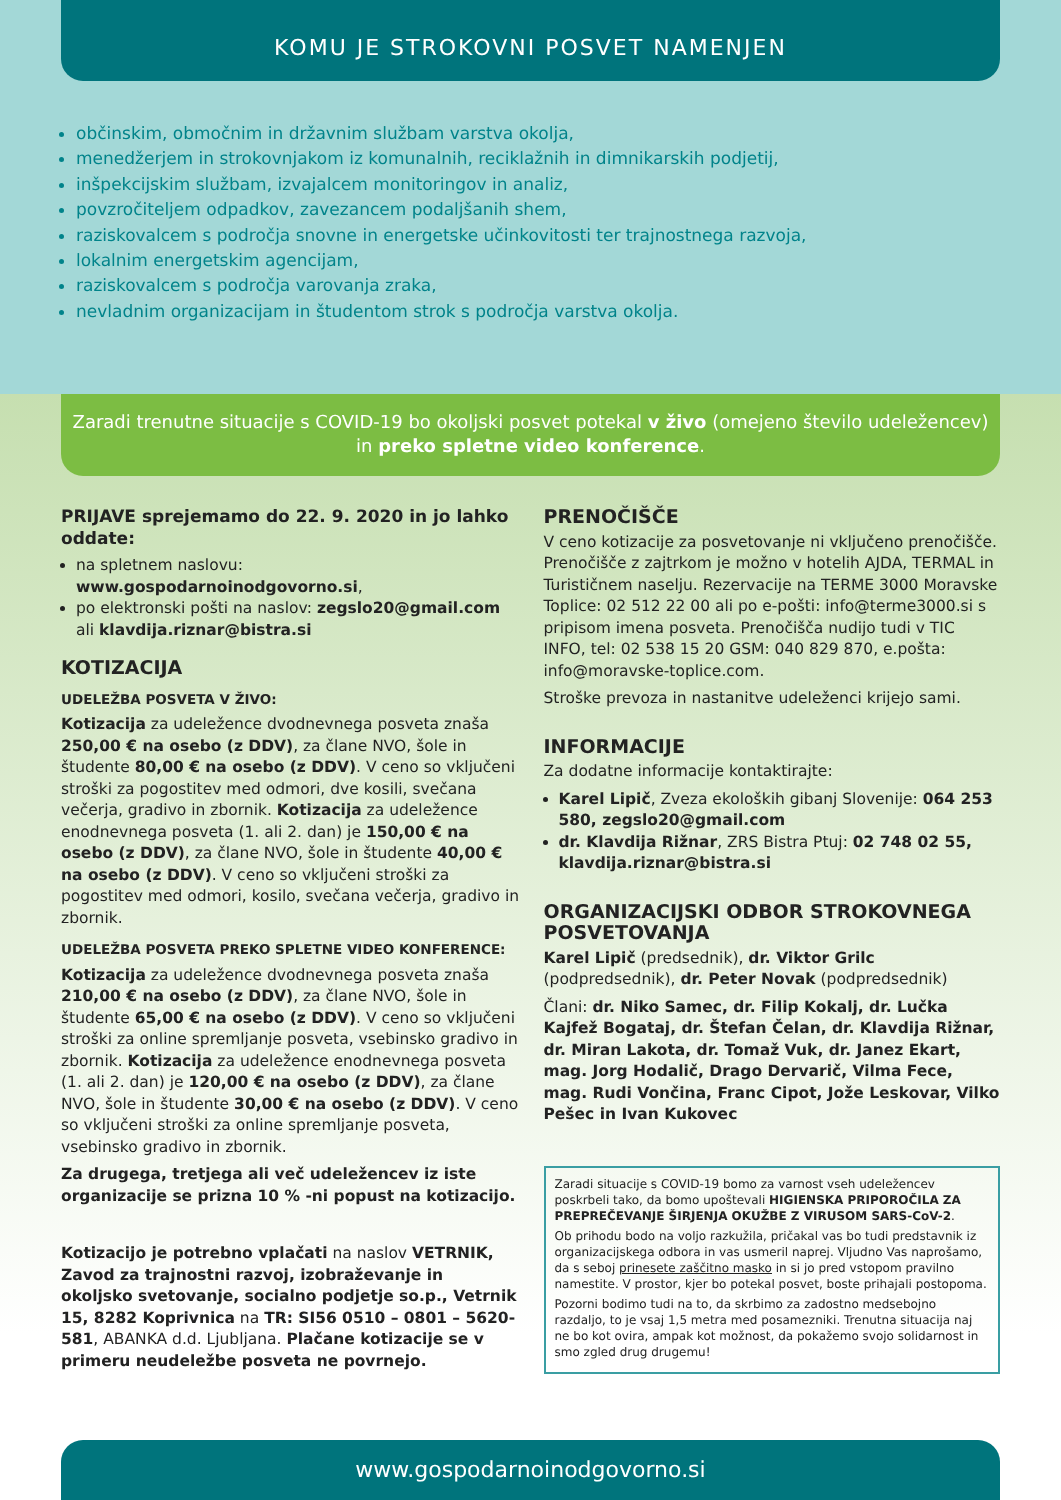KOMU JE STROKOVNI POSVET NAMENJEN
občinskim, območnim in državnim službam varstva okolja,
menedžerjem in strokovnjakom iz komunalnih, reciklažnih in dimnikarskih podjetij,
inšpekcijskim službam, izvajalcem monitoringov in analiz,
povzročiteljem odpadkov, zavezancem podaljšanih shem,
raziskovalcem s področja snovne in energetske učinkovitosti ter trajnostnega razvoja,
lokalnim energetskim agencijam,
raziskovalcem s področja varovanja zraka,
nevladnim organizacijam in študentom strok s področja varstva okolja.
Zaradi trenutne situacije s COVID-19 bo okoljski posvet potekal v živo (omejeno število udeležencev)
in preko spletne video konference.
PRIJAVE sprejemamo do 22. 9. 2020 in jo lahko oddate:
na spletnem naslovu: www.gospodarnoinodgovorno.si,
po elektronski pošti na naslov: zegslo20@gmail.com ali klavdija.riznar@bistra.si
KOTIZACIJA
UDELEŽBA POSVETA V ŽIVO:
Kotizacija za udeležence dvodnevnega posveta znaša 250,00 € na osebo (z DDV), za člane NVO, šole in študente 80,00 € na osebo (z DDV). V ceno so vključeni stroški za pogostitev med odmori, dve kosili, svečana večerja, gradivo in zbornik. Kotizacija za udeležence enodnevnega posveta (1. ali 2. dan) je 150,00 € na osebo (z DDV), za člane NVO, šole in študente 40,00 € na osebo (z DDV). V ceno so vključeni stroški za pogostitev med odmori, kosilo, svečana večerja, gradivo in zbornik.
UDELEŽBA POSVETA PREKO SPLETNE VIDEO KONFERENCE:
Kotizacija za udeležence dvodnevnega posveta znaša 210,00 € na osebo (z DDV), za člane NVO, šole in študente 65,00 € na osebo (z DDV). V ceno so vključeni stroški za online spremljanje posveta, vsebinsko gradivo in zbornik. Kotizacija za udeležence enodnevnega posveta (1. ali 2. dan) je 120,00 € na osebo (z DDV), za člane NVO, šole in študente 30,00 € na osebo (z DDV). V ceno so vključeni stroški za online spremljanje posveta, vsebinsko gradivo in zbornik.
Za drugega, tretjega ali več udeležencev iz iste organizacije se prizna 10 % -ni popust na kotizacijo.
Kotizacijo je potrebno vplačati na naslov VETRNIK, Zavod za trajnostni razvoj, izobraževanje in okoljsko svetovanje, socialno podjetje so.p., Vetrnik 15, 8282 Koprivnica na TR: SI56 0510 – 0801 – 5620-581, ABANKA d.d. Ljubljana. Plačane kotizacije se v primeru neudeležbe posveta ne povrnejo.
PRENOČIŠČE
V ceno kotizacije za posvetovanje ni vključeno prenočišče. Prenočišče z zajtrkom je možno v hotelih AJDA, TERMAL in Turističnem naselju. Rezervacije na TERME 3000 Moravske Toplice: 02 512 22 00 ali po e-pošti: info@terme3000.si s pripisom imena posveta. Prenočišča nudijo tudi v TIC INFO, tel: 02 538 15 20 GSM: 040 829 870, e.pošta: info@moravske-toplice.com.
Stroške prevoza in nastanitve udeleženci krijejo sami.
INFORMACIJE
Za dodatne informacije kontaktirajte:
Karel Lipič, Zveza ekoloških gibanj Slovenije: 064 253 580, zegslo20@gmail.com
dr. Klavdija Rižnar, ZRS Bistra Ptuj: 02 748 02 55, klavdija.riznar@bistra.si
ORGANIZACIJSKI ODBOR STROKOVNEGA POSVETOVANJA
Karel Lipič (predsednik), dr. Viktor Grilc (podpredsednik), dr. Peter Novak (podpredsednik)
Člani: dr. Niko Samec, dr. Filip Kokalj, dr. Lučka Kajfež Bogataj, dr. Štefan Čelan, dr. Klavdija Rižnar, dr. Miran Lakota, dr. Tomaž Vuk, dr. Janez Ekart, mag. Jorg Hodalič, Drago Dervarič, Vilma Fece, mag. Rudi Vončina, Franc Cipot, Jože Leskovar, Vilko Pešec in Ivan Kukovec
Zaradi situacije s COVID-19 bomo za varnost vseh udeležencev poskrbeli tako, da bomo upoštevali HIGIENSKA PRIPOROČILA ZA PREPREČEVANJE ŠIRJENJA OKUŽBE Z VIRUSOM SARS-CoV-2.
Ob prihodu bodo na voljo razkužila, pričakal vas bo tudi predstavnik iz organizacijskega odbora in vas usmeril naprej. Vljudno Vas naprošamo, da s seboj prinesete zaščitno masko in si jo pred vstopom pravilno namestite. V prostor, kjer bo potekal posvet, boste prihajali postopoma.
Pozorni bodimo tudi na to, da skrbimo za zadostno medsebojno razdaljo, to je vsaj 1,5 metra med posamezniki. Trenutna situacija naj ne bo kot ovira, ampak kot možnost, da pokažemo svojo solidarnost in smo zgled drug drugemu!
www.gospodarnoinodgovorno.si